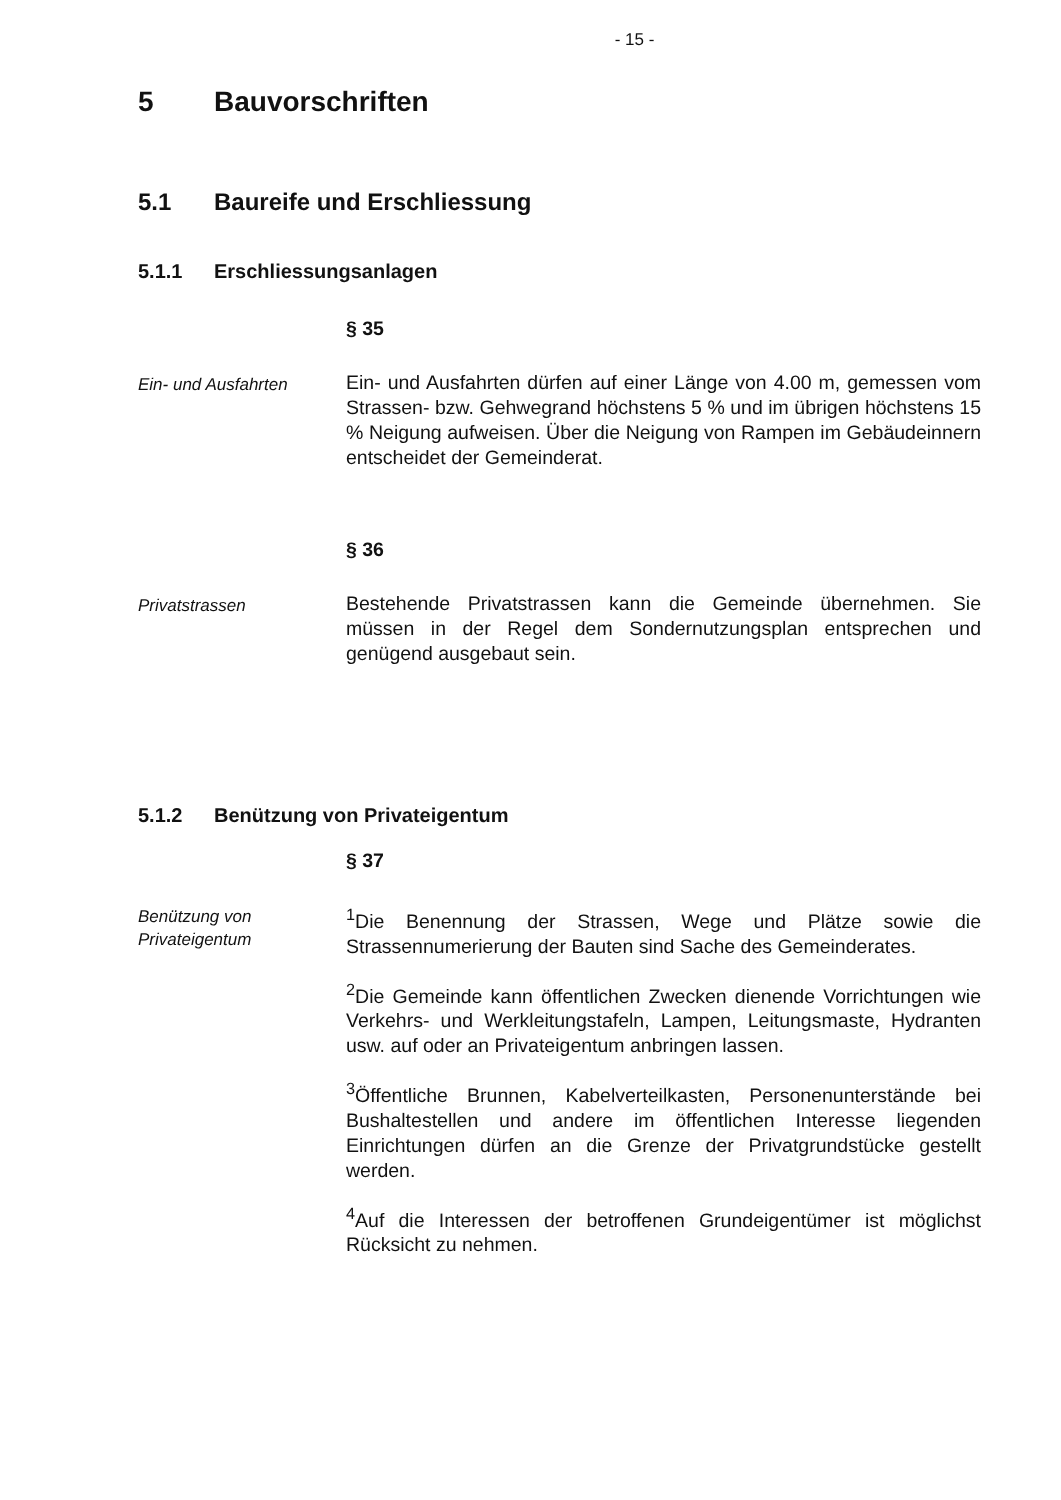- 15 -
5 Bauvorschriften
5.1 Baureife und Erschliessung
5.1.1 Erschliessungsanlagen
§ 35
Ein- und Ausfahrten
Ein- und Ausfahrten dürfen auf einer Länge von 4.00 m, gemessen vom Strassen- bzw. Gehwegrand höchstens 5 % und im übrigen höchstens 15 % Neigung aufweisen. Über die Neigung von Rampen im Gebäudeinnern entscheidet der Gemeinderat.
§ 36
Privatstrassen
Bestehende Privatstrassen kann die Gemeinde übernehmen. Sie müssen in der Regel dem Sondernutzungsplan entsprechen und genügend ausgebaut sein.
5.1.2 Benützung von Privateigentum
§ 37
Benützung von Privateigentum
<sup>1</sup> Die Benennung der Strassen, Wege und Plätze sowie die Strassennumerierung der Bauten sind Sache des Gemeinderates.
<sup>2</sup> Die Gemeinde kann öffentlichen Zwecken dienende Vorrichtungen wie Verkehrs- und Werkleitungstafeln, Lampen, Leitungsmaste, Hydranten usw. auf oder an Privateigentum anbringen lassen.
<sup>3</sup> Öffentliche Brunnen, Kabelverteilkasten, Personenunterstände bei Bushaltestellen und andere im öffentlichen Interesse liegenden Einrichtungen dürfen an die Grenze der Privatgrundstücke gestellt werden.
<sup>4</sup> Auf die Interessen der betroffenen Grundeigentümer ist möglichst Rücksicht zu nehmen.